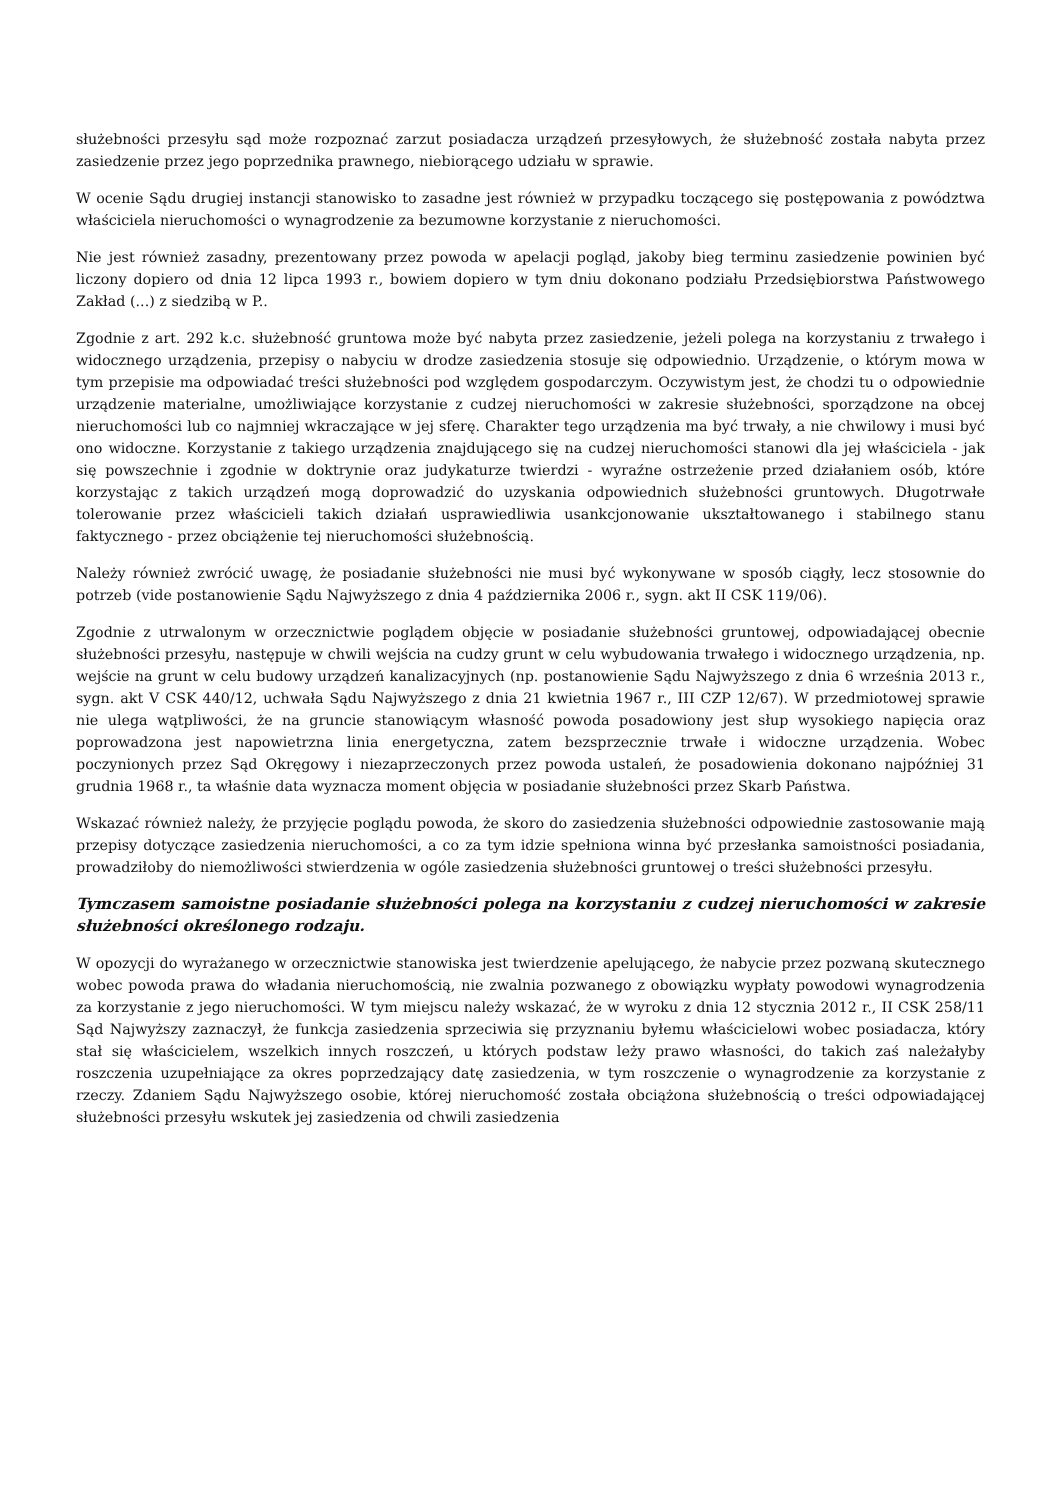służebności przesyłu sąd może rozpoznać zarzut posiadacza urządzeń przesyłowych, że służebność została nabyta przez zasiedzenie przez jego poprzednika prawnego, niebiorącego udziału w sprawie.
W ocenie Sądu drugiej instancji stanowisko to zasadne jest również w przypadku toczącego się postępowania z powództwa właściciela nieruchomości o wynagrodzenie za bezumowne korzystanie z nieruchomości.
Nie jest również zasadny, prezentowany przez powoda w apelacji pogląd, jakoby bieg terminu zasiedzenie powinien być liczony dopiero od dnia 12 lipca 1993 r., bowiem dopiero w tym dniu dokonano podziału Przedsiębiorstwa Państwowego Zakład (...) z siedzibą w P..
Zgodnie z art. 292 k.c. służebność gruntowa może być nabyta przez zasiedzenie, jeżeli polega na korzystaniu z trwałego i widocznego urządzenia, przepisy o nabyciu w drodze zasiedzenia stosuje się odpowiednio. Urządzenie, o którym mowa w tym przepisie ma odpowiadać treści służebności pod względem gospodarczym. Oczywistym jest, że chodzi tu o odpowiednie urządzenie materialne, umożliwiające korzystanie z cudzej nieruchomości w zakresie służebności, sporządzone na obcej nieruchomości lub co najmniej wkraczające w jej sferę. Charakter tego urządzenia ma być trwały, a nie chwilowy i musi być ono widoczne. Korzystanie z takiego urządzenia znajdującego się na cudzej nieruchomości stanowi dla jej właściciela - jak się powszechnie i zgodnie w doktrynie oraz judykaturze twierdzi - wyraźne ostrzeżenie przed działaniem osób, które korzystając z takich urządzeń mogą doprowadzić do uzyskania odpowiednich służebności gruntowych. Długotrwałe tolerowanie przez właścicieli takich działań usprawiedliwia usankcjonowanie ukształtowanego i stabilnego stanu faktycznego - przez obciążenie tej nieruchomości służebnością.
Należy również zwrócić uwagę, że posiadanie służebności nie musi być wykonywane w sposób ciągły, lecz stosownie do potrzeb (vide postanowienie Sądu Najwyższego z dnia 4 października 2006 r., sygn. akt II CSK 119/06).
Zgodnie z utrwalonym w orzecznictwie poglądem objęcie w posiadanie służebności gruntowej, odpowiadającej obecnie służebności przesyłu, następuje w chwili wejścia na cudzy grunt w celu wybudowania trwałego i widocznego urządzenia, np. wejście na grunt w celu budowy urządzeń kanalizacyjnych (np. postanowienie Sądu Najwyższego z dnia 6 września 2013 r., sygn. akt V CSK 440/12, uchwała Sądu Najwyższego z dnia 21 kwietnia 1967 r., III CZP 12/67). W przedmiotowej sprawie nie ulega wątpliwości, że na gruncie stanowiącym własność powoda posadowiony jest słup wysokiego napięcia oraz poprowadzona jest napowietrzna linia energetyczna, zatem bezsprzecznie trwałe i widoczne urządzenia. Wobec poczynionych przez Sąd Okręgowy i niezaprzeczonych przez powoda ustaleń, że posadowienia dokonano najpóźniej 31 grudnia 1968 r., ta właśnie data wyznacza moment objęcia w posiadanie służebności przez Skarb Państwa.
Wskazać również należy, że przyjęcie poglądu powoda, że skoro do zasiedzenia służebności odpowiednie zastosowanie mają przepisy dotyczące zasiedzenia nieruchomości, a co za tym idzie spełniona winna być przesłanka samoistności posiadania, prowadziłoby do niemożliwości stwierdzenia w ogóle zasiedzenia służebności gruntowej o treści służebności przesyłu.
Tymczasem samoistne posiadanie służebności polega na korzystaniu z cudzej nieruchomości w zakresie służebności określonego rodzaju.
W opozycji do wyrażanego w orzecznictwie stanowiska jest twierdzenie apelującego, że nabycie przez pozwaną skutecznego wobec powoda prawa do władania nieruchomością, nie zwalnia pozwanego z obowiązku wypłaty powodowi wynagrodzenia za korzystanie z jego nieruchomości. W tym miejscu należy wskazać, że w wyroku z dnia 12 stycznia 2012 r., II CSK 258/11 Sąd Najwyższy zaznaczył, że funkcja zasiedzenia sprzeciwia się przyznaniu byłemu właścicielowi wobec posiadacza, który stał się właścicielem, wszelkich innych roszczeń, u których podstaw leży prawo własności, do takich zaś należałyby roszczenia uzupełniające za okres poprzedzający datę zasiedzenia, w tym roszczenie o wynagrodzenie za korzystanie z rzeczy. Zdaniem Sądu Najwyższego osobie, której nieruchomość została obciążona służebnością o treści odpowiadającej służebności przesyłu wskutek jej zasiedzenia od chwili zasiedzenia